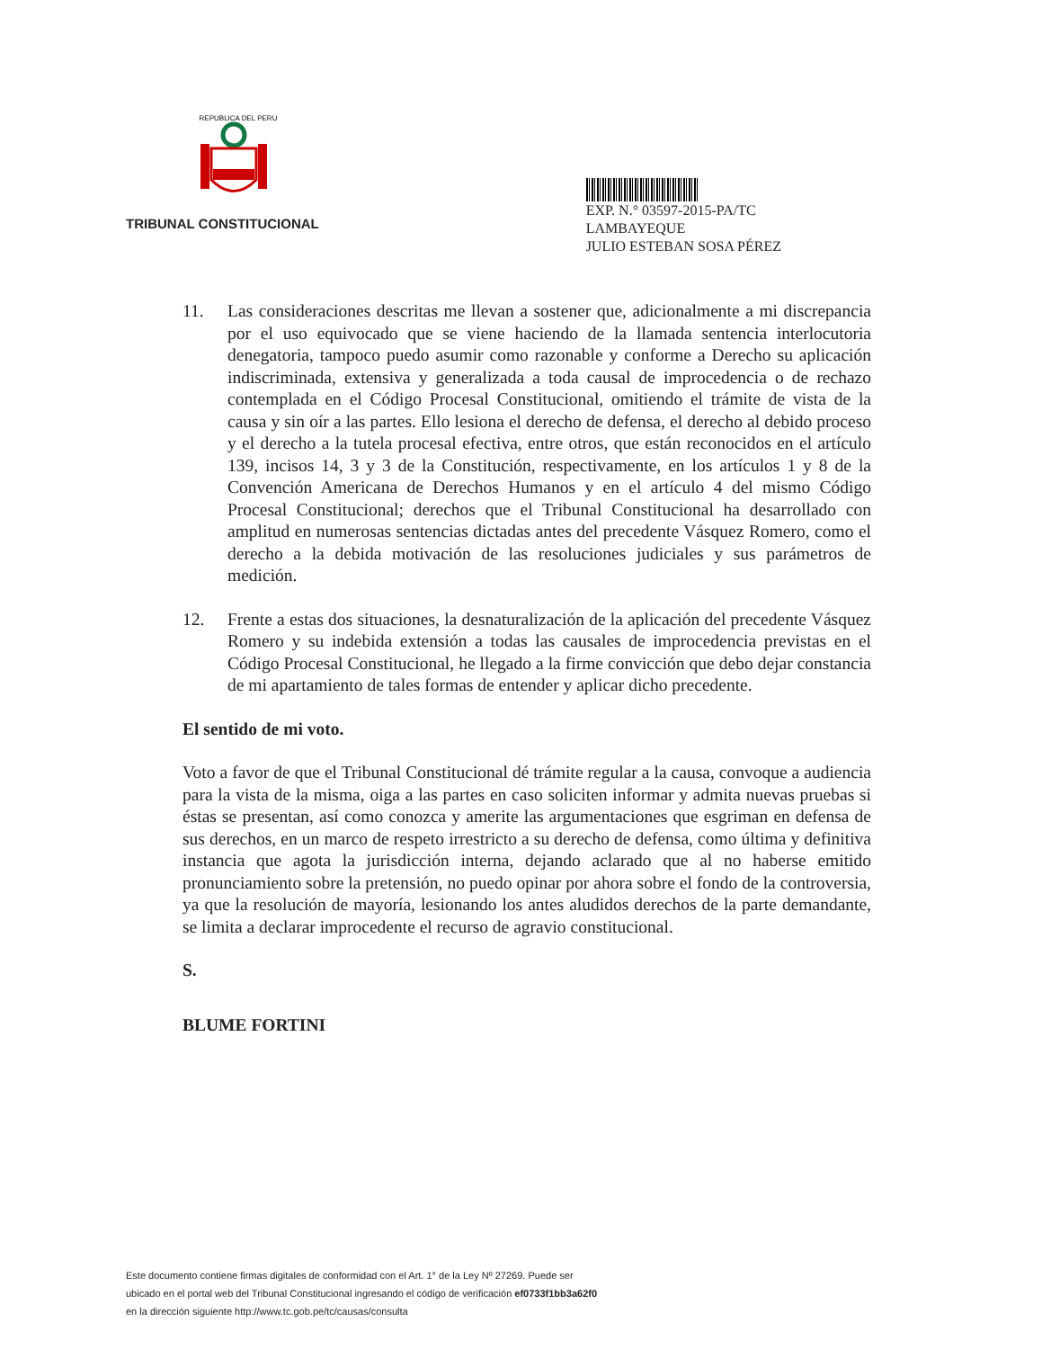REPUBLICA DEL PERU
TRIBUNAL CONSTITUCIONAL
EXP. N.° 03597-2015-PA/TC
LAMBAYEQUE
JULIO ESTEBAN SOSA PÉREZ
11. Las consideraciones descritas me llevan a sostener que, adicionalmente a mi discrepancia por el uso equivocado que se viene haciendo de la llamada sentencia interlocutoria denegatoria, tampoco puedo asumir como razonable y conforme a Derecho su aplicación indiscriminada, extensiva y generalizada a toda causal de improcedencia o de rechazo contemplada en el Código Procesal Constitucional, omitiendo el trámite de vista de la causa y sin oír a las partes. Ello lesiona el derecho de defensa, el derecho al debido proceso y el derecho a la tutela procesal efectiva, entre otros, que están reconocidos en el artículo 139, incisos 14, 3 y 3 de la Constitución, respectivamente, en los artículos 1 y 8 de la Convención Americana de Derechos Humanos y en el artículo 4 del mismo Código Procesal Constitucional; derechos que el Tribunal Constitucional ha desarrollado con amplitud en numerosas sentencias dictadas antes del precedente Vásquez Romero, como el derecho a la debida motivación de las resoluciones judiciales y sus parámetros de medición.
12. Frente a estas dos situaciones, la desnaturalización de la aplicación del precedente Vásquez Romero y su indebida extensión a todas las causales de improcedencia previstas en el Código Procesal Constitucional, he llegado a la firme convicción que debo dejar constancia de mi apartamiento de tales formas de entender y aplicar dicho precedente.
El sentido de mi voto.
Voto a favor de que el Tribunal Constitucional dé trámite regular a la causa, convoque a audiencia para la vista de la misma, oiga a las partes en caso soliciten informar y admita nuevas pruebas si éstas se presentan, así como conozca y amerite las argumentaciones que esgriman en defensa de sus derechos, en un marco de respeto irrestricto a su derecho de defensa, como última y definitiva instancia que agota la jurisdicción interna, dejando aclarado que al no haberse emitido pronunciamiento sobre la pretensión, no puedo opinar por ahora sobre el fondo de la controversia, ya que la resolución de mayoría, lesionando los antes aludidos derechos de la parte demandante, se limita a declarar improcedente el recurso de agravio constitucional.
S.
BLUME FORTINI
Este documento contiene firmas digitales de conformidad con el Art. 1° de la Ley Nº 27269. Puede ser
ubicado en el portal web del Tribunal Constitucional ingresando el código de verificación ef0733f1bb3a62f0
en la dirección siguiente http://www.tc.gob.pe/tc/causas/consulta